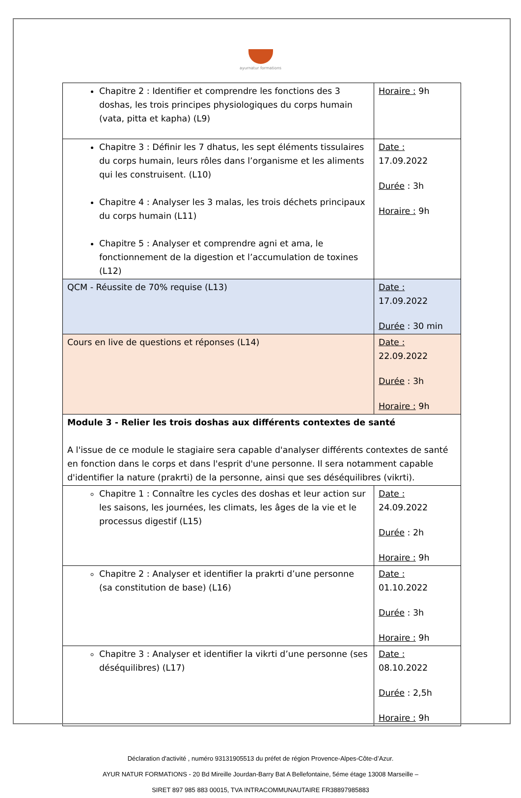ayurnatur formations
| Chapitre 2 : Identifier et comprendre les fonctions des 3 doshas, les trois principes physiologiques du corps humain (vata, pitta et kapha) (L9) | Horaire : 9h |
| Chapitre 3 : Définir les 7 dhatus, les sept éléments tissulaires du corps humain, leurs rôles dans l’organisme et les aliments qui les construisent. (L10) Chapitre 4 : Analyser les 3 malas, les trois déchets principaux du corps humain (L11) Chapitre 5 : Analyser et comprendre agni et ama, le fonctionnement de la digestion et l’accumulation de toxines (L12) | Date : 17.09.2022 Durée : 3h Horaire : 9h |
| QCM - Réussite de 70% requise (L13) | Date : 17.09.2022 Durée : 30 min |
| Cours en live de questions et réponses (L14) | Date : 22.09.2022 Durée : 3h Horaire : 9h |
| Module 3 - Relier les trois doshas aux différents contextes de santé A l'issue de ce module le stagiaire sera capable d'analyser différents contextes de santé en fonction dans le corps et dans l'esprit d'une personne. Il sera notamment capable d'identifier la nature (prakrti) de la personne, ainsi que ses déséquilibres (vikrti). | |
| Chapitre 1 : Connaître les cycles des doshas et leur action sur les saisons, les journées, les climats, les âges de la vie et le processus digestif (L15) | Date : 24.09.2022 Durée : 2h Horaire : 9h |
| Chapitre 2 : Analyser et identifier la prakrti d’une personne (sa constitution de base) (L16) | Date : 01.10.2022 Durée : 3h Horaire : 9h |
| Chapitre 3 : Analyser et identifier la vikrti d’une personne (ses déséquilibres) (L17) | Date : 08.10.2022 Durée : 2,5h Horaire : 9h |
Déclaration d'activité , numéro 93131905513 du préfet de région Provence-Alpes-Côte-d’Azur.
AYUR NATUR FORMATIONS - 20 Bd Mireille Jourdan-Barry Bat A Bellefontaine, 5éme étage 13008 Marseille –
SIRET 897 985 883 00015, TVA INTRACOMMUNAUTAIRE FR38897985883